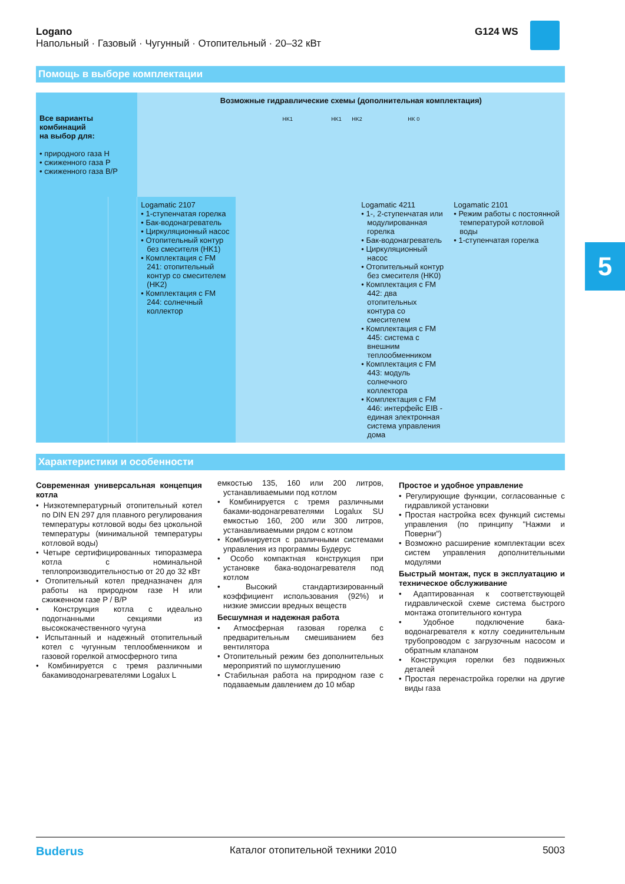Logano
Напольный · Газовый · Чугунный · Отопительный · 20–32 кВт
G124 WS
Помощь в выборе комплектации
5
| Все варианты комбинаций на выбор для: • природного газа H • сжиженного газа P • сжиженного газа B/P | | Возможные гидравлические схемы (дополнительная комплектация) HK1 HK1 HK2 HK 0 | | | |
| | | Logamatic 2107 • 1-ступенчатая горелка • Бак-водонагреватель • Циркуляционный насос • Отопительный контур без смесителя (HK1) • Комплектация с FM 241: отопительный контур со смесителем (HK2) • Комплектация с FM 244: солнечный коллектор | | Logamatic 4211 • 1-, 2-ступенчатая или модулированная горелка • Бак-водонагреватель • Циркуляционный насос • Отопительный контур без смесителя (HK0) • Комплектация с FM 442: два отопительных контура со смесителем • Комплектация с FM 445: система с внешним теплообменником • Комплектация с FM 443: модуль солнечного коллектора • Комплектация с FM 446: интерфейс EIB - единая электронная система управления дома | Logamatic 2101 • Режим работы с постоянной температурой котловой воды • 1-ступенчатая горелка |
Характеристики и особенности
Современная универсальная концепция котла
• Низкотемпературный отопительный котел по DIN EN 297 для плавного регулирования температуры котловой воды без цокольной температуры (минимальной температуры котловой воды)
• Четыре сертифицированных типоразмера котла с номинальной теплопроизводительностью от 20 до 32 кВт
• Отопительный котел предназначен для работы на природном газе H или сжиженном газе P / B/P
• Конструкция котла с идеально подогнанными секциями из высококачественного чугуна
• Испытанный и надежный отопительный котел с чугунным теплообменником и газовой горелкой атмосферного типа
• Комбинируется с тремя различными бакамиводонагревателями Logalux L
емкостью 135, 160 или 200 литров, устанавливаемыми под котлом
• Комбинируется с тремя различными баками-водонагревателями Logalux SU емкостью 160, 200 или 300 литров, устанавливаемыми рядом с котлом
• Комбинируется с различными системами управления из программы Будерус
• Особо компактная конструкция при установке бака-водонагревателя под котлом
• Высокий стандартизированный коэффициент использования (92%) и низкие эмиссии вредных веществ
Бесшумная и надежная работа
• Атмосферная газовая горелка с предварительным смешиванием без вентилятора
• Отопительный режим без дополнительных мероприятий по шумоглушению
• Стабильная работа на природном газе с подаваемым давлением до 10 мбар
Простое и удобное управление
• Регулирующие функции, согласованные с гидравликой установки
• Простая настройка всех функций системы управления (по принципу "Нажми и Поверни")
• Возможно расширение комплектации всех систем управления дополнительными модулями
Быстрый монтаж, пуск в эксплуатацию и техническое обслуживание
• Адаптированная к соответствующей гидравлической схеме система быстрого монтажа отопительного контура
• Удобное подключение бака-водонагревателя к котлу соединительным трубопроводом с загрузочным насосом и обратным клапаном
• Конструкция горелки без подвижных деталей
• Простая перенастройка горелки на другие виды газа
Buderus Каталог отопительной техники 2010 5003